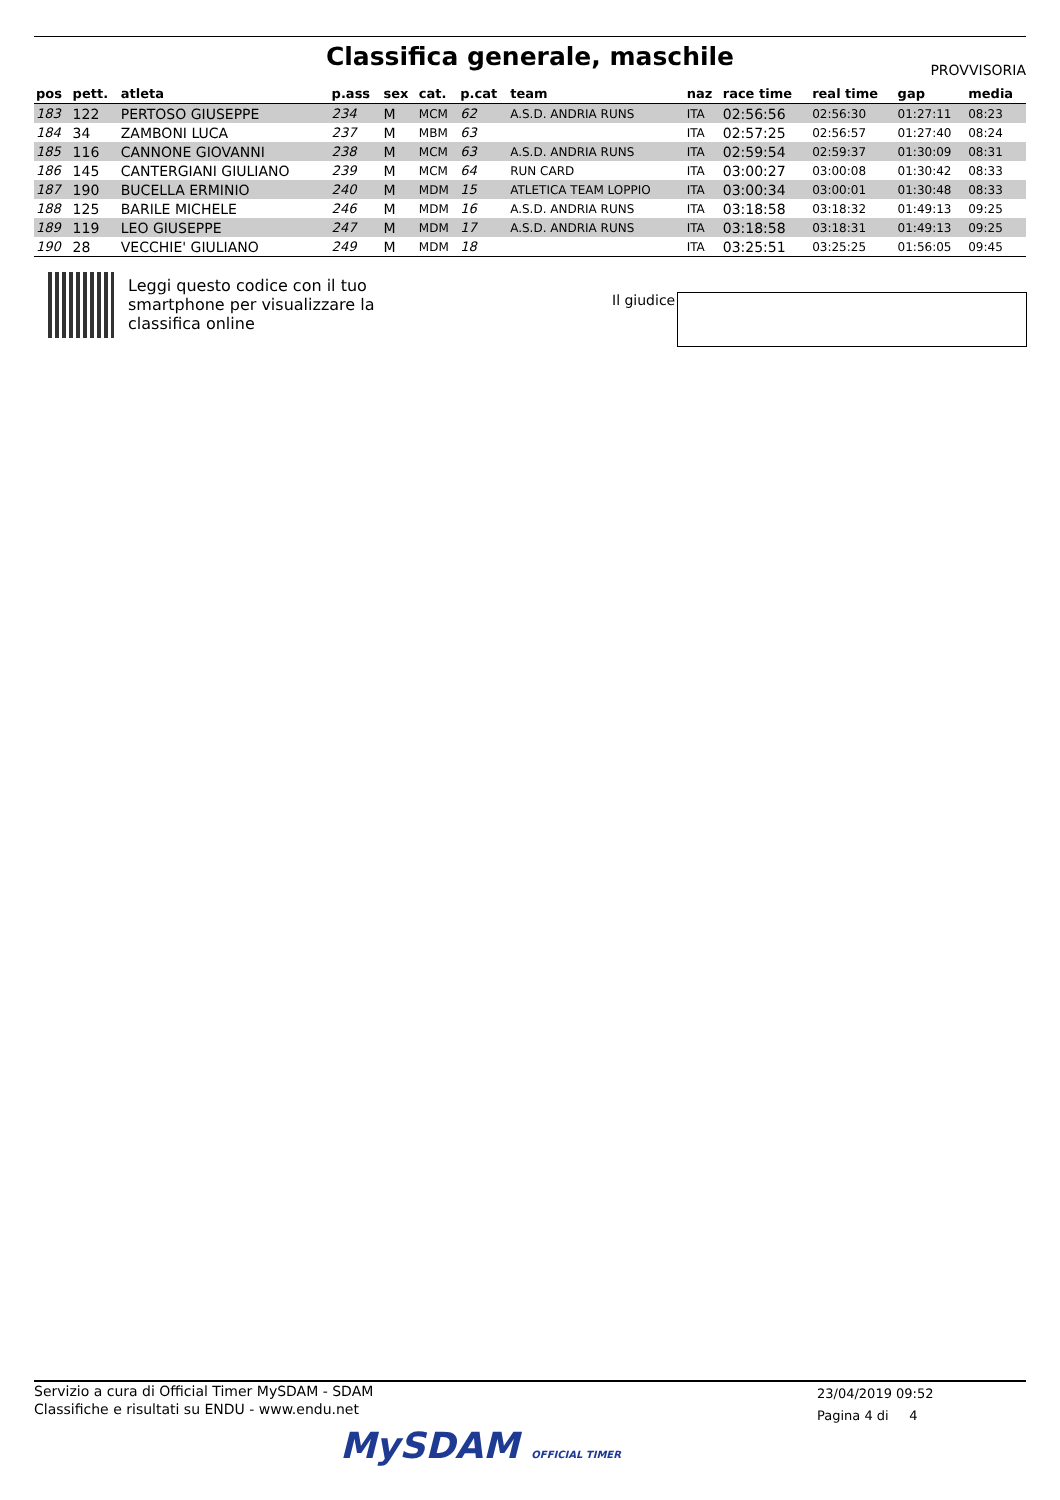Classifica generale, maschile
PROVVISORIA
| pos | pett. | atleta | p.ass | sex | cat. | p.cat | team | naz | race time | real time | gap | media |
| --- | --- | --- | --- | --- | --- | --- | --- | --- | --- | --- | --- | --- |
| 183 | 122 | PERTOSO GIUSEPPE | 234 | M | MCM | 62 | A.S.D. ANDRIA RUNS | ITA | 02:56:56 | 02:56:30 | 01:27:11 | 08:23 |
| 184 | 34 | ZAMBONI LUCA | 237 | M | MBM | 63 | | ITA | 02:57:25 | 02:56:57 | 01:27:40 | 08:24 |
| 185 | 116 | CANNONE GIOVANNI | 238 | M | MCM | 63 | A.S.D. ANDRIA RUNS | ITA | 02:59:54 | 02:59:37 | 01:30:09 | 08:31 |
| 186 | 145 | CANTERGIANI GIULIANO | 239 | M | MCM | 64 | RUN CARD | ITA | 03:00:27 | 03:00:08 | 01:30:42 | 08:33 |
| 187 | 190 | BUCELLA ERMINIO | 240 | M | MDM | 15 | ATLETICA TEAM LOPPIO | ITA | 03:00:34 | 03:00:01 | 01:30:48 | 08:33 |
| 188 | 125 | BARILE MICHELE | 246 | M | MDM | 16 | A.S.D. ANDRIA RUNS | ITA | 03:18:58 | 03:18:32 | 01:49:13 | 09:25 |
| 189 | 119 | LEO GIUSEPPE | 247 | M | MDM | 17 | A.S.D. ANDRIA RUNS | ITA | 03:18:58 | 03:18:31 | 01:49:13 | 09:25 |
| 190 | 28 | VECCHIE' GIULIANO | 249 | M | MDM | 18 | | ITA | 03:25:51 | 03:25:25 | 01:56:05 | 09:45 |
Leggi questo codice con il tuo
smartphone per visualizzare la
classifica online
Il giudice
Servizio a cura di Official Timer MySDAM - SDAM
Classifiche e risultati su ENDU - www.endu.net
23/04/2019 09:52
Pagina 4 di 4
MySDAM OFFICIAL TIMER